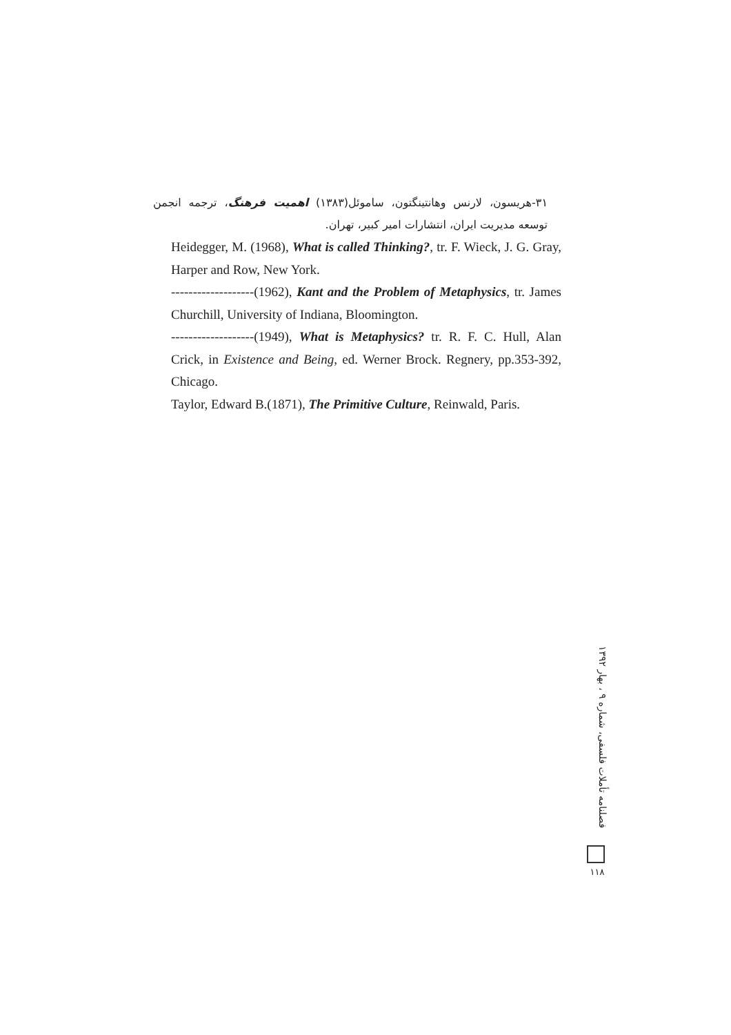۳۱-هریسون، لارنس وهانتینگتون، ساموئل(۱۳۸۳) اهمیت فرهنگ، ترجمه انجمن توسعه مدیریت ایران، انتشارات امیر کبیر، تهران.
Heidegger, M. (1968), What is called Thinking?, tr. F. Wieck, J. G. Gray, Harper and Row, New York.
-------------------(1962), Kant and the Problem of Metaphysics, tr. James Churchill, University of Indiana, Bloomington.
-------------------(1949), What is Metaphysics? tr. R. F. C. Hull, Alan Crick, in Existence and Being, ed. Werner Brock. Regnery, pp.353-392, Chicago.
Taylor, Edward B.(1871), The Primitive Culture, Reinwald, Paris.
فصلنامه تأملات فلسفی، شماره ۹ ، بهار ۱۳۹۲
۱۱۸